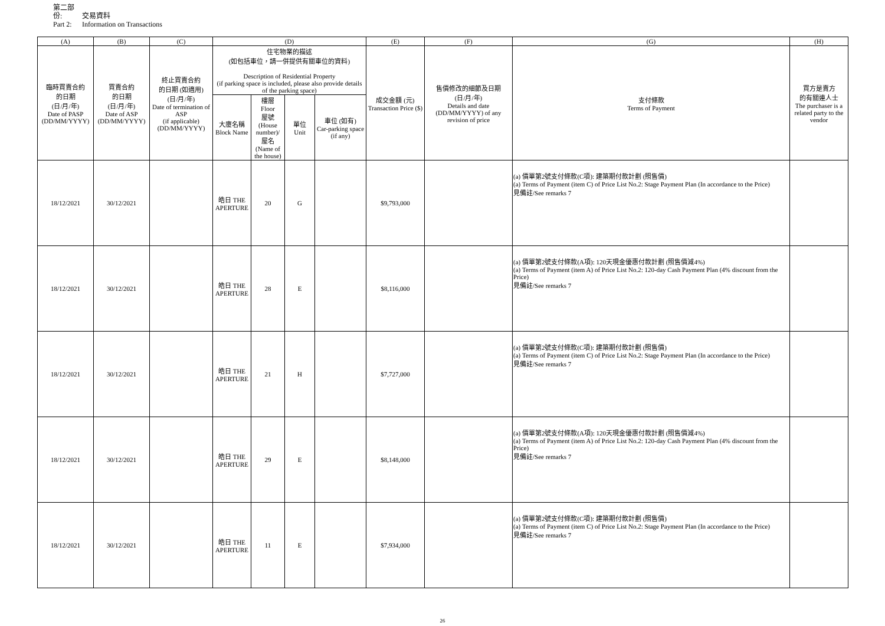第二部份: 交易資料
Part 2: Information on Transactions
| (A) | (B) | (C) | (D) | | | | (E) | (F) | (G) | (H) |
| --- | --- | --- | --- | --- | --- | --- | --- | --- | --- | --- |
| 臨時買賣合約 的日期 (日/月/年) Date of PASP (DD/MM/YYYY) | 買賣合約 的日期 (日/月/年) Date of ASP (DD/MM/YYYY) | 終止買賣合約 的日期 (如適用) (日/月/年) Date of termination of ASP (if applicable) (DD/MM/YYYY) | 住宅物業的描述 (如包括車位，請一併提供有關車位的資料) Description of Residential Property (if parking space is included, please also provide details of the parking space) | | | | 成交金額 (元) Transaction Price ($) | 售價修改的細節及日期 (日/月/年) Details and date (DD/MM/YYYY) of any revision of price | 支付條款 Terms of Payment | 買方是賣方 的有關連人士 The purchaser is a related party to the vendor |
| | | | 大廈名稱 Block Name | 樓層 Floor 屋號 (House number)/ 屋名 (Name of the house) | 單位 Unit | 車位 (如有) Car-parking space (if any) | | | | |
| 18/12/2021 | 30/12/2021 | | 皓日 THE APERTURE | 20 | G | | $9,793,000 | | (a) 價單第2號支付條款(C項): 建築期付款計劃 (照售價) (a) Terms of Payment (item C) of Price List No.2: Stage Payment Plan (In accordance to the Price) 見備註/See remarks 7 | |
| 18/12/2021 | 30/12/2021 | | 皓日 THE APERTURE | 28 | E | | $8,116,000 | | (a) 價單第2號支付條款(A項): 120天現金優惠付款計劃 (照售價減4%) (a) Terms of Payment (item A) of Price List No.2: 120-day Cash Payment Plan (4% discount from the Price) 見備註/See remarks 7 | |
| 18/12/2021 | 30/12/2021 | | 皓日 THE APERTURE | 21 | H | | $7,727,000 | | (a) 價單第2號支付條款(C項): 建築期付款計劃 (照售價) (a) Terms of Payment (item C) of Price List No.2: Stage Payment Plan (In accordance to the Price) 見備註/See remarks 7 | |
| 18/12/2021 | 30/12/2021 | | 皓日 THE APERTURE | 29 | E | | $8,148,000 | | (a) 價單第2號支付條款(A項): 120天現金優惠付款計劃 (照售價減4%) (a) Terms of Payment (item A) of Price List No.2: 120-day Cash Payment Plan (4% discount from the Price) 見備註/See remarks 7 | |
| 18/12/2021 | 30/12/2021 | | 皓日 THE APERTURE | 11 | E | | $7,934,000 | | (a) 價單第2號支付條款(C項): 建築期付款計劃 (照售價) (a) Terms of Payment (item C) of Price List No.2: Stage Payment Plan (In accordance to the Price) 見備註/See remarks 7 | |
26